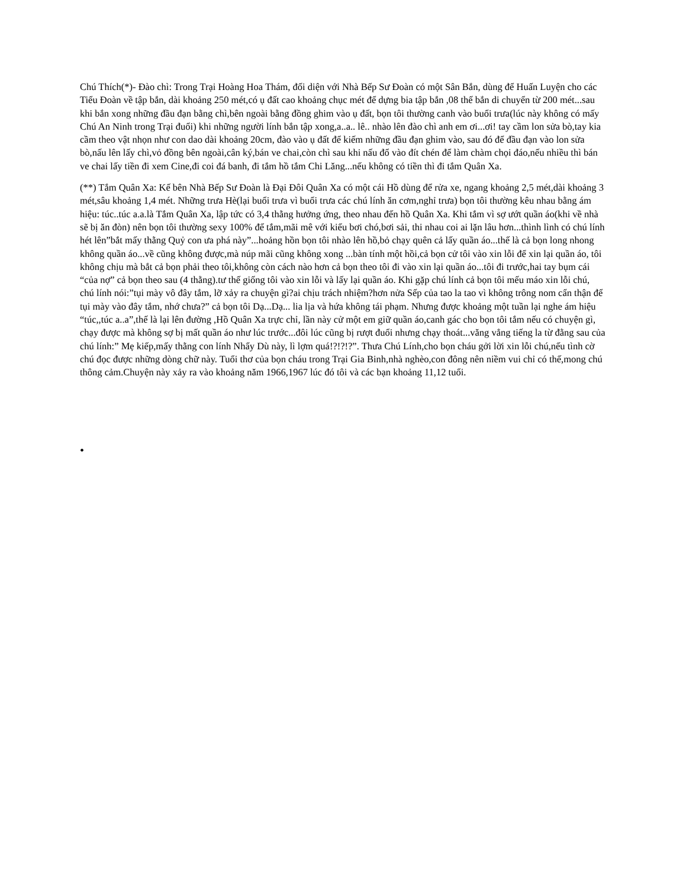Chú Thích(*)- Đào chì: Trong Trại Hoàng Hoa Thám, đối diện với Nhà Bếp Sư Đoàn có một Sân Bắn, dùng để Huấn Luyện cho các Tiểu Đoàn về tập bắn, dài khoảng 250 mét,có ụ đất cao khoảng chục mét để dựng bia tập bắn ,08 thế bắn di chuyển từ 200 mét...sau khi bắn xong những đầu đạn bằng chì,bên ngoài bằng đồng ghim vào ụ đất, bọn tôi thường canh vào buổi trưa(lúc này không có mấy Chú An Ninh trong Trại đuổi) khi những người lính bắn tập xong,a..a.. lê.. nhào lên đào chì anh em ơi...ơi! tay cầm lon sửa bò,tay kia cầm theo vật nhọn như con dao dài khoảng 20cm, đào vào ụ đất để kiếm những đầu đạn ghim vào, sau đó để đầu đạn vào lon sửa bò,nấu lên lấy chì,vỏ đồng bên ngoài,cân ký,bán ve chai,còn chì sau khi nấu đổ vào đít chén để làm chàm chọi đáo,nếu nhiều thì bán ve chai lấy tiền đi xem Cine,đi coi đá banh, đi tắm hồ tắm Chi Lăng...nếu không có tiền thì đi tắm Quân Xa.
(**) Tắm Quân Xa: Kế bên Nhà Bếp Sư Đoàn là Đại Đôi Quân Xa có một cái Hồ dùng để rửa xe, ngang khoảng 2,5 mét,dài khoảng 3 mét,sâu khoảng 1,4 mét. Những trưa Hè(lại buổi trưa vì buổi trưa các chú lính ăn cơm,nghỉ trưa) bọn tôi thường kêu nhau bằng ám hiệu: túc..túc a.a.là Tắm Quân Xa, lập tức có 3,4 thằng hưởng ứng, theo nhau đến hồ Quân Xa. Khi tắm vì sợ ướt quần áo(khi về nhà sẽ bị ăn đòn) nên bọn tôi thường sexy 100% để tắm,mãi mê với kiểu bơi chó,bơi sải, thi nhau coi ai lặn lâu hơn...thình lình có chú lính hét lên”bắt mấy thằng Quỷ con ưa phá này”...hoảng hồn bọn tôi nhào lên hồ,bỏ chạy quên cả lấy quần áo...thế là cả bọn long nhong không quần áo...về cũng không được,mà núp mãi cũng không xong ...bàn tính một hồi,cả bọn cử tôi vào xin lỗi để xin lại quần áo, tôi không chịu mà bắt cả bọn phải theo tôi,không còn cách nào hơn cả bọn theo tôi đi vào xin lại quần áo...tôi đi trước,hai tay bụm cái “của nợ” cả bọn theo sau (4 thằng).tư thế giống tôi vào xin lỗi và lấy lại quần áo. Khi gặp chú lính cả bọn tôi mếu máo xin lỗi chú, chú lính nói:”tụi mày vô đây tắm, lỡ xảy ra chuyện gì?ai chịu trách nhiệm?hơn nửa Sếp của tao la tao vì không trông nom cẩn thận để tụi mày vào đây tắm, nhớ chưa?” cả bọn tôi Dạ...Dạ... lia lịa và hứa không tái phạm. Nhưng được khoảng một tuần lại nghe ám hiệu “túc,,túc a..a”,thế là lại lên đường ,Hồ Quân Xa trực chỉ, lần này cử một em giữ quần áo,canh gác cho bọn tôi tắm nếu có chuyện gì, chạy được mà không sợ bị mất quần áo như lúc trước...đôi lúc cũng bị rượt đuổi nhưng chạy thoát...văng vẳng tiếng la từ đằng sau của chú lính:” Mẹ kiếp,mấy thằng con lính Nhẩy Dù này, lì lợm quá!?!?!?”. Thưa Chú Lính,cho bọn cháu gởi lời xin lỗi chú,nếu tình cờ chú đọc được những dòng chữ này. Tuổi thơ của bọn cháu trong Trại Gia Binh,nhà nghèo,con đông nên niềm vui chỉ có thế,mong chú thông cảm.Chuyện này xảy ra vào khoảng năm 1966,1967 lúc đó tôi và các bạn khoảng 11,12 tuổi.
•